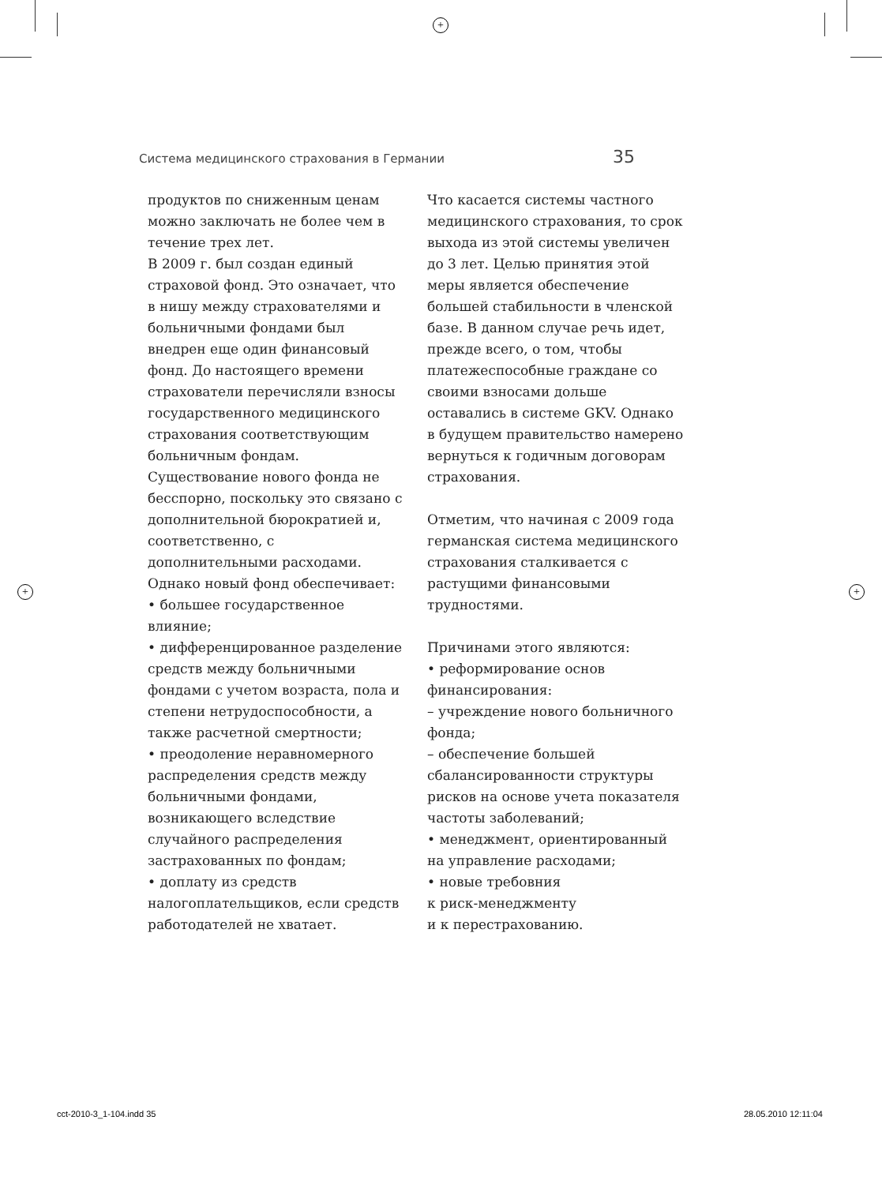+
Система медицинского страхования в Германии 35
продуктов по сниженным ценам можно заключать не более чем в течение трех лет.
В 2009 г. был создан единый страховой фонд. Это означает, что в нишу между страхователями и больничными фондами был внедрен еще один финансовый фонд. До настоящего времени страхователи перечисляли взносы государственного медицинского страхования соответствующим больничным фондам. Существование нового фонда не бесспорно, поскольку это связано с дополнительной бюрократией и, соответственно, с дополнительными расходами. Однако новый фонд обеспечивает:
• большее государственное влияние;
• дифференцированное разделение средств между больничными фондами с учетом возраста, пола и степени нетрудоспособности, а также расчетной смертности;
• преодоление неравномерного распределения средств между больничными фондами, возникающего вследствие случайного распределения застрахованных по фондам;
• доплату из средств налогоплательщиков, если средств работодателей не хватает.
Что касается системы частного медицинского страхования, то срок выхода из этой системы увеличен до 3 лет. Целью принятия этой меры является обеспечение большей стабильности в членской базе. В данном случае речь идет, прежде всего, о том, чтобы платежеспособные граждане со своими взносами дольше оставались в системе GKV. Однако в будущем правительство намерено вернуться к годичным договорам страхования.
Отметим, что начиная с 2009 года германская система медицинского страхования сталкивается с растущими финансовыми трудностями.
Причинами этого являются:
• реформирование основ финансирования:
– учреждение нового больничного фонда;
– обеспечение большей сбалансированности структуры рисков на основе учета показателя частоты заболеваний;
• менеджмент, ориентированный на управление расходами;
• новые требовния
к риск-менеджменту
и к перестрахованию.
+ +
cct-2010-3_1-104.indd 35 28.05.2010 12:11:04